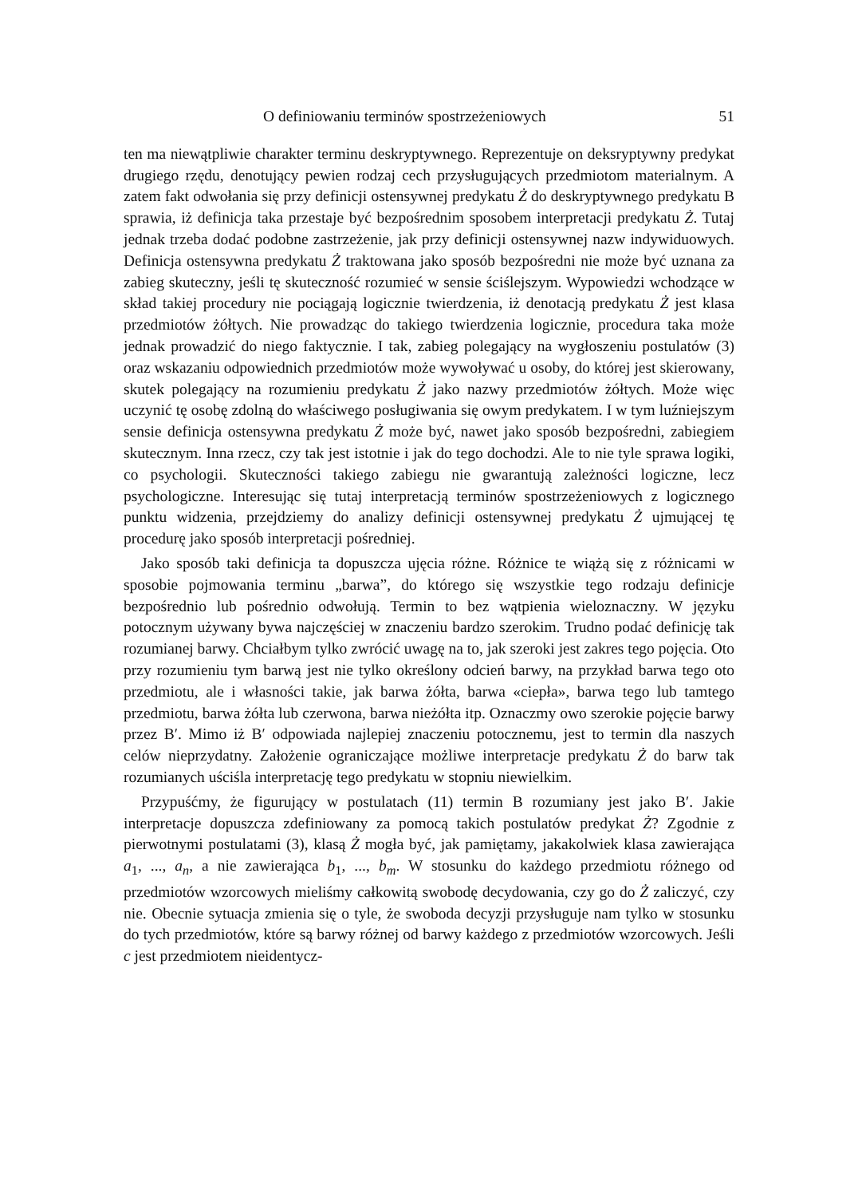O definiowaniu terminów spostrzeżeniowych 51
ten ma niewątpliwie charakter terminu deskryptywnego. Reprezentuje on deksryptywny predykat drugiego rzędu, denotujący pewien rodzaj cech przysługujących przedmiotom materialnym. A zatem fakt odwołania się przy definicji ostensywnej predykatu Ż do deskryptywnego predykatu B sprawia, iż definicja taka przestaje być bezpośrednim sposobem interpretacji predykatu Ż. Tutaj jednak trzeba dodać podobne zastrzeżenie, jak przy definicji ostensywnej nazw indywiduowych. Definicja ostensywna predykatu Ż traktowana jako sposób bezpośredni nie może być uznana za zabieg skuteczny, jeśli tę skuteczność rozumieć w sensie ściślejszym. Wypowiedzi wchodzące w skład takiej procedury nie pociągają logicznie twierdzenia, iż denotacją predykatu Ż jest klasa przedmiotów żółtych. Nie prowadząc do takiego twierdzenia logicznie, procedura taka może jednak prowadzić do niego faktycznie. I tak, zabieg polegający na wygłoszeniu postulatów (3) oraz wskazaniu odpowiednich przedmiotów może wywoływać u osoby, do której jest skierowany, skutek polegający na rozumieniu predykatu Ż jako nazwy przedmiotów żółtych. Może więc uczynić tę osobę zdolną do właściwego posługiwania się owym predykatem. I w tym luźniejszym sensie definicja ostensywna predykatu Ż może być, nawet jako sposób bezpośredni, zabiegiem skutecznym. Inna rzecz, czy tak jest istotnie i jak do tego dochodzi. Ale to nie tyle sprawa logiki, co psychologii. Skuteczności takiego zabiegu nie gwarantują zależności logiczne, lecz psychologiczne. Interesując się tutaj interpretacją terminów spostrzeżeniowych z logicznego punktu widzenia, przejdziemy do analizy definicji ostensywnej predykatu Ż ujmującej tę procedurę jako sposób interpretacji pośredniej.
Jako sposób taki definicja ta dopuszcza ujęcia różne. Różnice te wiążą się z różnicami w sposobie pojmowania terminu „barwa”, do którego się wszystkie tego rodzaju definicje bezpośrednio lub pośrednio odwołują. Termin to bez wątpienia wieloznaczny. W języku potocznym używany bywa najczęściej w znaczeniu bardzo szerokim. Trudno podać definicję tak rozumianej barwy. Chciałbym tylko zwrócić uwagę na to, jak szeroki jest zakres tego pojęcia. Oto przy rozumieniu tym barwą jest nie tylko określony odcień barwy, na przykład barwa tego oto przedmiotu, ale i własności takie, jak barwa żółta, barwa «ciepła», barwa tego lub tamtego przedmiotu, barwa żółta lub czerwona, barwa nieżółta itp. Oznaczmy owo szerokie pojęcie barwy przez B′. Mimo iż B′ odpowiada najlepiej znaczeniu potocznemu, jest to termin dla naszych celów nieprzydatny. Założenie ograniczające możliwe interpretacje predykatu Ż do barw tak rozumianych uściśla interpretację tego predykatu w stopniu niewielkim.
Przypuśćmy, że figurujący w postulatach (11) termin B rozumiany jest jako B′. Jakie interpretacje dopuszcza zdefiniowany za pomocą takich postulatów predykat Ż? Zgodnie z pierwotnymi postulatami (3), klasą Ż mogła być, jak pamiętamy, jakakolwiek klasa zawierająca a<sub>1</sub>, ..., a<sub>n</sub>, a nie zawierająca b<sub>1</sub>, ..., b<sub>m</sub>. W stosunku do każdego przedmiotu różnego od przedmiotów wzorcowych mieliśmy całkowitą swobodę decydowania, czy go do Ż zaliczyć, czy nie. Obecnie sytuacja zmienia się o tyle, że swoboda decyzji przysługuje nam tylko w stosunku do tych przedmiotów, które są barwy różnej od barwy każdego z przedmiotów wzorcowych. Jeśli c jest przedmiotem nieidentycz-